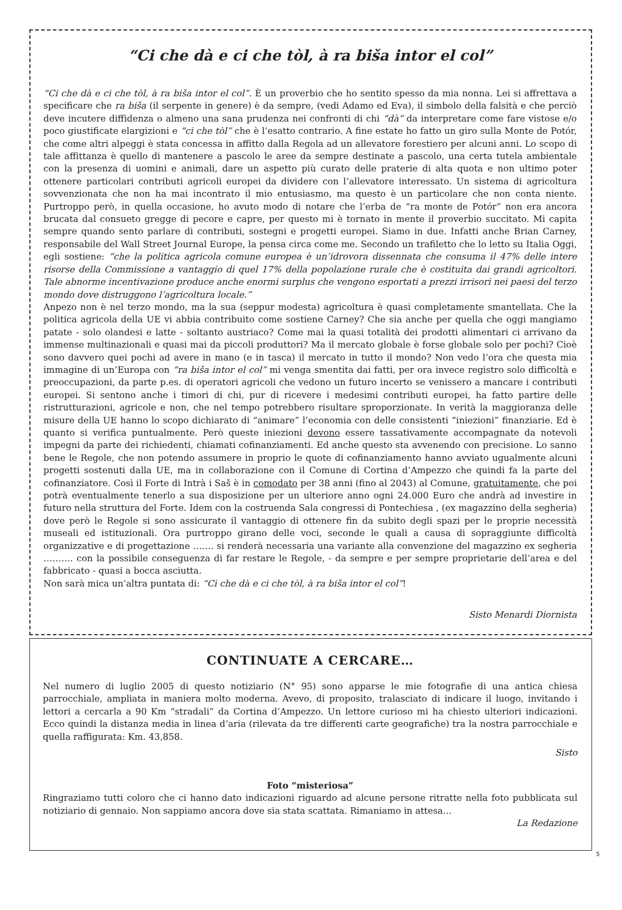“Ci che dà e ci che tòl, à ra biša intor el col”
“Ci che dà e ci che tòl, à ra biša intor el col”. È un proverbio che ho sentito spesso da mia nonna. Lei si affrettava a specificare che ra biša (il serpente in genere) è da sempre, (vedi Adamo ed Eva), il simbolo della falsità e che perciò deve incutere diffidenza o almeno una sana prudenza nei confronti di chi “dà” da interpretare come fare vistose e/o poco giustificate elargizioni e “ci che tòl” che è l’esatto contrario. A fine estate ho fatto un giro sulla Monte de Potór, che come altri alpeggi è stata concessa in affitto dalla Regola ad un allevatore forestiero per alcuni anni. Lo scopo di tale affittanza è quello di mantenere a pascolo le aree da sempre destinate a pascolo, una certa tutela ambientale con la presenza di uomini e animali, dare un aspetto più curato delle praterie di alta quota e non ultimo poter ottenere particolari contributi agricoli europei da dividere con l’allevatore interessato. Un sistema di agricoltura sovvenzionata che non ha mai incontrato il mio entusiasmo, ma questo è un particolare che non conta niente. Purtroppo però, in quella occasione, ho avuto modo di notare che l’erba de “ra monte de Potór” non era ancora brucata dal consueto gregge di pecore e capre, per questo mi è tornato in mente il proverbio succitato. Mi capita sempre quando sento parlare di contributi, sostegni e progetti europei. Siamo in due. Infatti anche Brian Carney, responsabile del Wall Street Journal Europe, la pensa circa come me. Secondo un trafiletto che lo letto su Italia Oggi, egli sostiene: “che la politica agricola comune europea è un’idrovora dissennata che consuma il 47% delle intere risorse della Commissione a vantaggio di quel 17% della popolazione rurale che è costituita dai grandi agricoltori. Tale abnorme incentivazione produce anche enormi surplus che vengono esportati a prezzi irrisori nei paesi del terzo mondo dove distruggono l’agricoltura locale.”
Anpezo non è nel terzo mondo, ma la sua (seppur modesta) agricoltura è quasi completamente smantellata. Che la politica agricola della UE vi abbia contribuito come sostiene Carney? Che sia anche per quella che oggi mangiamo patate - solo olandesi e latte - soltanto austriaco? Come mai la quasi totalità dei prodotti alimentari ci arrivano da immense multinazionali e quasi mai da piccoli produttori? Ma il mercato globale è forse globale solo per pochi? Cioè sono davvero quei pochi ad avere in mano (e in tasca) il mercato in tutto il mondo? Non vedo l’ora che questa mia immagine di un’Europa con “ra biša intor el col” mi venga smentita dai fatti, per ora invece registro solo difficoltà e preoccupazioni, da parte p.es. di operatori agricoli che vedono un futuro incerto se venissero a mancare i contributi europei. Si sentono anche i timori di chi, pur di ricevere i medesimi contributi europei, ha fatto partire delle ristrutturazioni, agricole e non, che nel tempo potrebbero risultare sproporzionate. In verità la maggioranza delle misure della UE hanno lo scopo dichiarato di “animare” l’economia con delle consistenti “iniezioni” finanziarie. Ed è quanto si verifica puntualmente. Però queste iniezioni devono essere tassativamente accompagnate da notevoli impegni da parte dei richiedenti, chiamati cofinanziamenti. Ed anche questo sta avvenendo con precisione. Lo sanno bene le Regole, che non potendo assumere in proprio le quote di cofinanziamento hanno avviato ugualmente alcuni progetti sostenuti dalla UE, ma in collaborazione con il Comune di Cortina d’Ampezzo che quindi fa la parte del cofinanziatore. Così il Forte di Intrà i Saš è in comodato per 38 anni (fino al 2043) al Comune, gratuitamente, che poi potrà eventualmente tenerlo a sua disposizione per un ulteriore anno ogni 24.000 Euro che andrà ad investire in futuro nella struttura del Forte. Idem con la costruenda Sala congressi di Pontechiesa , (ex magazzino della segheria) dove però le Regole si sono assicurate il vantaggio di ottenere fin da subito degli spazi per le proprie necessità museali ed istituzionali. Ora purtroppo girano delle voci, seconde le quali a causa di sopraggiunte difficoltà organizzative e di progettazione ……. si renderà necessaria una variante alla convenzione del magazzino ex segheria ………. con la possibile conseguenza di far restare le Regole, - da sempre e per sempre proprietarie dell’area e del fabbricato - quasi a bocca asciutta.
Non sarà mica un’altra puntata di: “Ci che dà e ci che tòl, à ra biša intor el col”!
Sisto Menardi Diornista
CONTINUATE A CERCARE…
Nel numero di luglio 2005 di questo notiziario (N° 95) sono apparse le mie fotografie di una antica chiesa parrocchiale, ampliata in maniera molto moderna. Avevo, di proposito, tralasciato di indicare il luogo, invitando i lettori a cercarla a 90 Km “stradali” da Cortina d’Ampezzo. Un lettore curioso mi ha chiesto ulteriori indicazioni. Ecco quindi la distanza media in linea d’aria (rilevata da tre differenti carte geografiche) tra la nostra parrocchiale e quella raffigurata: Km. 43,858.
Sisto
Foto “misteriosa”
Ringraziamo tutti coloro che ci hanno dato indicazioni riguardo ad alcune persone ritratte nella foto pubblicata sul notiziario di gennaio. Non sappiamo ancora dove sia stata scattata. Rimaniamo in attesa…
La Redazione
5